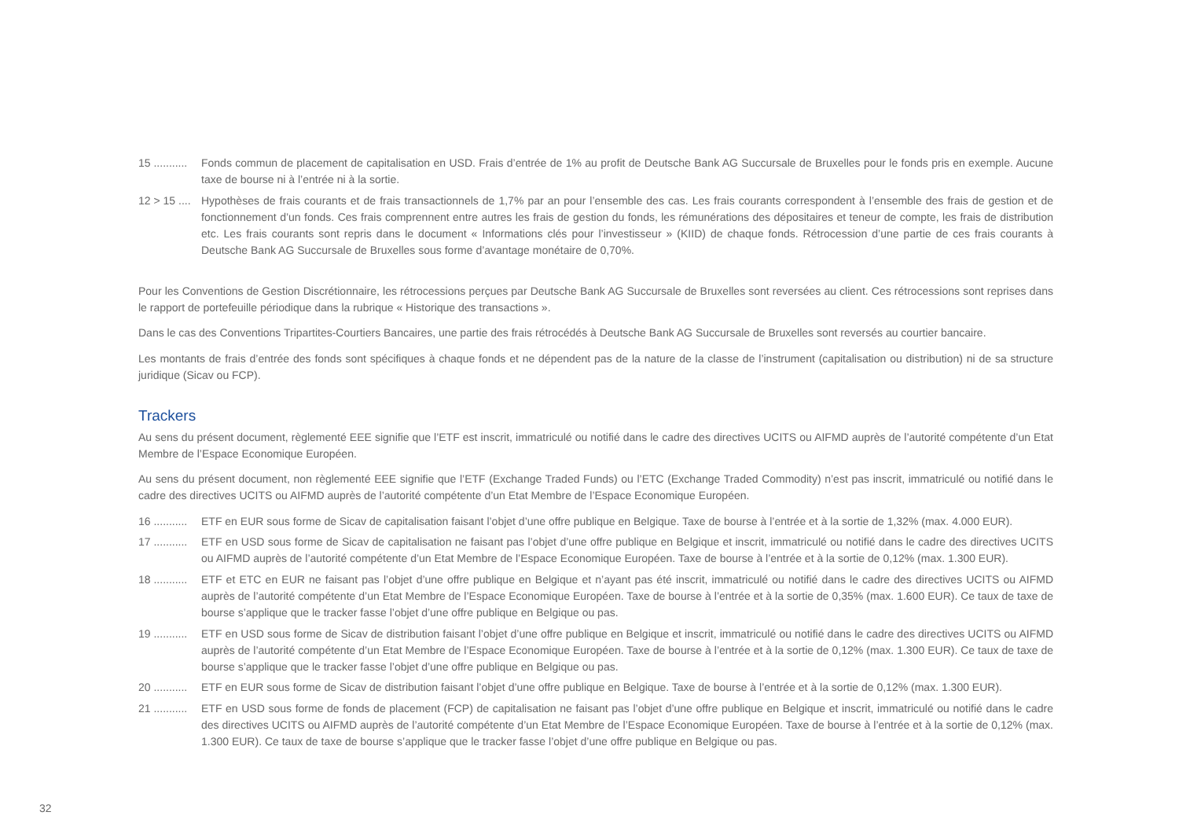15 ........... Fonds commun de placement de capitalisation en USD. Frais d’entrée de 1% au profit de Deutsche Bank AG Succursale de Bruxelles pour le fonds pris en exemple. Aucune taxe de bourse ni à l’entrée ni à la sortie.
12 > 15 .... Hypothèses de frais courants et de frais transactionnels de 1,7% par an pour l’ensemble des cas. Les frais courants correspondent à l’ensemble des frais de gestion et de fonctionnement d’un fonds. Ces frais comprennent entre autres les frais de gestion du fonds, les rémunérations des dépositaires et teneur de compte, les frais de distribution etc. Les frais courants sont repris dans le document « Informations clés pour l’investisseur » (KIID) de chaque fonds. Rétrocession d’une partie de ces frais courants à Deutsche Bank AG Succursale de Bruxelles sous forme d’avantage monétaire de 0,70%.
Pour les Conventions de Gestion Discrétionnaire, les rétrocessions perçues par Deutsche Bank AG Succursale de Bruxelles sont reversées au client. Ces rétrocessions sont reprises dans le rapport de portefeuille périodique dans la rubrique « Historique des transactions ».
Dans le cas des Conventions Tripartites-Courtiers Bancaires, une partie des frais rétrocédés à Deutsche Bank AG Succursale de Bruxelles sont reversés au courtier bancaire.
Les montants de frais d’entrée des fonds sont spécifiques à chaque fonds et ne dépendent pas de la nature de la classe de l’instrument (capitalisation ou distribution) ni de sa structure juridique (Sicav ou FCP).
Trackers
Au sens du présent document, règlementé EEE signifie que l’ETF est inscrit, immatriculé ou notifié dans le cadre des directives UCITS ou AIFMD auprès de l’autorité compétente d’un Etat Membre de l’Espace Economique Européen.
Au sens du présent document, non règlementé EEE signifie que l’ETF (Exchange Traded Funds) ou l’ETC (Exchange Traded Commodity) n’est pas inscrit, immatriculé ou notifié dans le cadre des directives UCITS ou AIFMD auprès de l’autorité compétente d’un Etat Membre de l’Espace Economique Européen.
16 ........... ETF en EUR sous forme de Sicav de capitalisation faisant l’objet d’une offre publique en Belgique. Taxe de bourse à l’entrée et à la sortie de 1,32% (max. 4.000 EUR).
17 ........... ETF en USD sous forme de Sicav de capitalisation ne faisant pas l’objet d’une offre publique en Belgique et inscrit, immatriculé ou notifié dans le cadre des directives UCITS ou AIFMD auprès de l’autorité compétente d’un Etat Membre de l’Espace Economique Européen. Taxe de bourse à l’entrée et à la sortie de 0,12% (max. 1.300 EUR).
18 ........... ETF et ETC en EUR ne faisant pas l’objet d’une offre publique en Belgique et n’ayant pas été inscrit, immatriculé ou notifié dans le cadre des directives UCITS ou AIFMD auprès de l’autorité compétente d’un Etat Membre de l’Espace Economique Européen. Taxe de bourse à l’entrée et à la sortie de 0,35% (max. 1.600 EUR). Ce taux de taxe de bourse s’applique que le tracker fasse l’objet d’une offre publique en Belgique ou pas.
19 ........... ETF en USD sous forme de Sicav de distribution faisant l’objet d’une offre publique en Belgique et inscrit, immatriculé ou notifié dans le cadre des directives UCITS ou AIFMD auprès de l’autorité compétente d’un Etat Membre de l’Espace Economique Européen. Taxe de bourse à l’entrée et à la sortie de 0,12% (max. 1.300 EUR). Ce taux de taxe de bourse s’applique que le tracker fasse l’objet d’une offre publique en Belgique ou pas.
20 ........... ETF en EUR sous forme de Sicav de distribution faisant l’objet d’une offre publique en Belgique. Taxe de bourse à l’entrée et à la sortie de 0,12% (max. 1.300 EUR).
21 ........... ETF en USD sous forme de fonds de placement (FCP) de capitalisation ne faisant pas l’objet d’une offre publique en Belgique et inscrit, immatriculé ou notifié dans le cadre des directives UCITS ou AIFMD auprès de l’autorité compétente d’un Etat Membre de l’Espace Economique Européen. Taxe de bourse à l’entrée et à la sortie de 0,12% (max. 1.300 EUR). Ce taux de taxe de bourse s’applique que le tracker fasse l’objet d’une offre publique en Belgique ou pas.
32